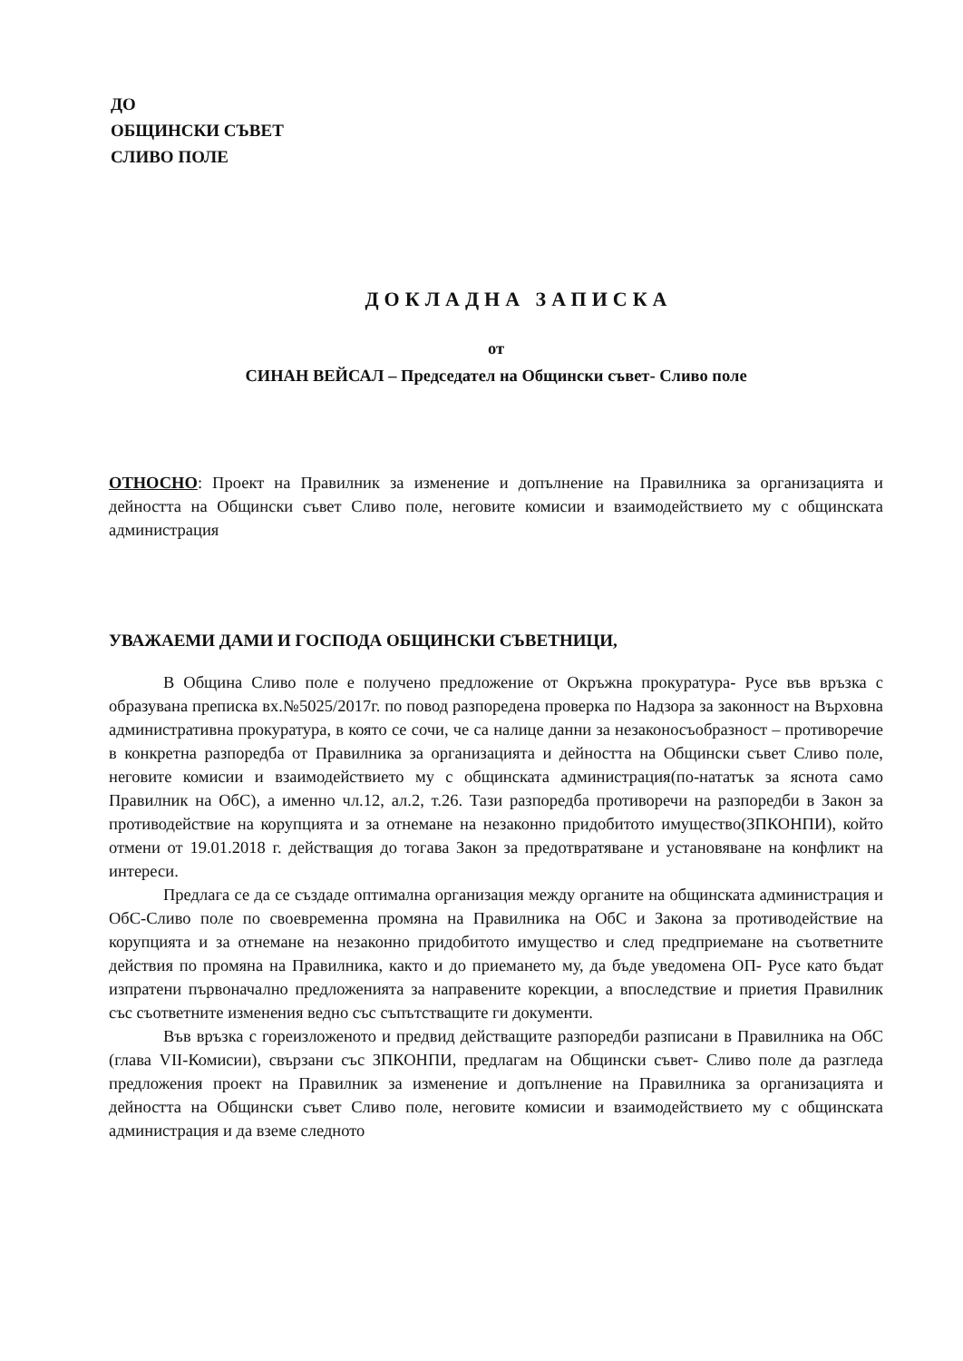ДО
ОБЩИНСКИ СЪВЕТ
СЛИВО ПОЛЕ
ДОКЛАДНА ЗАПИСКА
от
СИНАН ВЕЙСАЛ – Председател на Общински съвет- Сливо поле
ОТНОСНО: Проект на Правилник за изменение и допълнение на Правилника за организацията и дейността на Общински съвет Сливо поле, неговите комисии и взаимодействието му с общинската администрация
УВАЖАЕМИ ДАМИ И ГОСПОДА ОБЩИНСКИ СЪВЕТНИЦИ,
В Община Сливо поле е получено предложение от Окръжна прокуратура- Русе във връзка с образувана преписка вх.№5025/2017г. по повод разпоредена проверка по Надзора за законност на Върховна административна прокуратура, в която се сочи, че са налице данни за незаконосъобразност – противоречие в конкретна разпоредба от Правилника за организацията и дейността на Общински съвет Сливо поле, неговите комисии и взаимодействието му с общинската администрация(по-нататък за яснота само Правилник на ОбС), а именно чл.12, ал.2, т.26. Тази разпоредба противоречи на разпоредби в Закон за противодействие на корупцията и за отнемане на незаконно придобитото имущество(ЗПКОНПИ), който отмени от 19.01.2018 г. действащия до тогава Закон за предотвратяване и установяване на конфликт на интереси.
Предлага се да се създаде оптимална организация между органите на общинската администрация и ОбС-Сливо поле по своевременна промяна на Правилника на ОбС и Закона за противодействие на корупцията и за отнемане на незаконно придобитото имущество и след предприемане на съответните действия по промяна на Правилника, както и до приемането му, да бъде уведомена ОП- Русе като бъдат изпратени първоначално предложенията за направените корекции, а впоследствие и приетия Правилник със съответните изменения ведно със съпътстващите ги документи.
Във връзка с гореизложеното и предвид действащите разпоредби разписани в Правилника на ОбС (глава VII-Комисии), свързани със ЗПКОНПИ, предлагам на Общински съвет- Сливо поле да разгледа предложения проект на Правилник за изменение и допълнение на Правилника за организацията и дейността на Общински съвет Сливо поле, неговите комисии и взаимодействието му с общинската администрация и да вземе следното